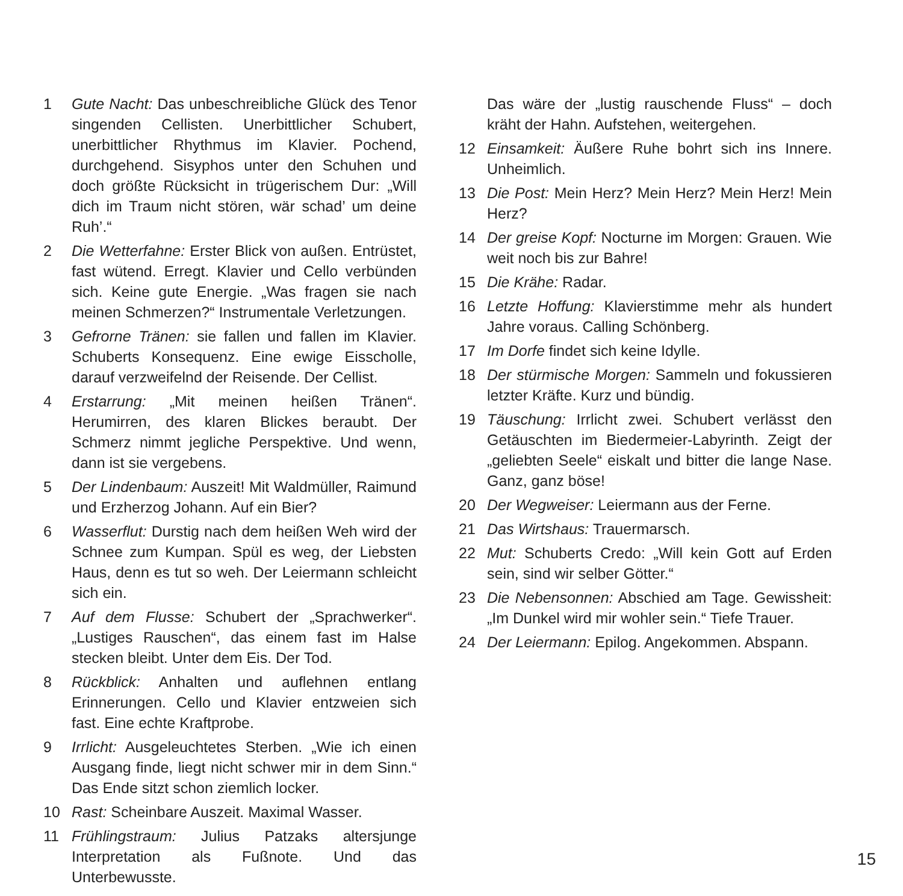1 Gute Nacht: Das unbeschreibliche Glück des Tenor singenden Cellisten. Unerbittlicher Schubert, unerbittlicher Rhythmus im Klavier. Pochend, durchgehend. Sisyphos unter den Schuhen und doch größte Rücksicht in trügerischem Dur: „Will dich im Traum nicht stören, wär schad’ um deine Ruh’.“
2 Die Wetterfahne: Erster Blick von außen. Entrüstet, fast wütend. Erregt. Klavier und Cello verbünden sich. Keine gute Energie. „Was fragen sie nach meinen Schmerzen?“ Instrumentale Verletzungen.
3 Gefrorne Tränen: sie fallen und fallen im Klavier. Schuberts Konsequenz. Eine ewige Eisscholle, darauf verzweifelnd der Reisende. Der Cellist.
4 Erstarrung: „Mit meinen heißen Tränen“. Herumirren, des klaren Blickes beraubt. Der Schmerz nimmt jegliche Perspektive. Und wenn, dann ist sie vergebens.
5 Der Lindenbaum: Auszeit! Mit Waldmüller, Raimund und Erzherzog Johann. Auf ein Bier?
6 Wasserflut: Durstig nach dem heißen Weh wird der Schnee zum Kumpan. Spül es weg, der Liebsten Haus, denn es tut so weh. Der Leiermann schleicht sich ein.
7 Auf dem Flusse: Schubert der „Sprachwerker“. „Lustiges Rauschen“, das einem fast im Halse stecken bleibt. Unter dem Eis. Der Tod.
8 Rückblick: Anhalten und auflehnen entlang Erinnerungen. Cello und Klavier entzweien sich fast. Eine echte Kraftprobe.
9 Irrlicht: Ausgeleuchtetes Sterben. „Wie ich einen Ausgang finde, liegt nicht schwer mir in dem Sinn.“ Das Ende sitzt schon ziemlich locker.
10 Rast: Scheinbare Auszeit. Maximal Wasser.
11 Frühlingstraum: Julius Patzaks altersjunge Interpretation als Fußnote. Und das Unterbewusste.
Das wäre der „lustig rauschende Fluss“ – doch kräht der Hahn. Aufstehen, weitergehen.
12 Einsamkeit: Äußere Ruhe bohrt sich ins Innere. Unheimlich.
13 Die Post: Mein Herz? Mein Herz? Mein Herz! Mein Herz?
14 Der greise Kopf: Nocturne im Morgen: Grauen. Wie weit noch bis zur Bahre!
15 Die Krähe: Radar.
16 Letzte Hoffung: Klavierstimme mehr als hundert Jahre voraus. Calling Schönberg.
17 Im Dorfe findet sich keine Idylle.
18 Der stürmische Morgen: Sammeln und fokussieren letzter Kräfte. Kurz und bündig.
19 Täuschung: Irrlicht zwei. Schubert verlässt den Getäuschten im Biedermeier-Labyrinth. Zeigt der „geliebten Seele“ eiskalt und bitter die lange Nase. Ganz, ganz böse!
20 Der Wegweiser: Leiermann aus der Ferne.
21 Das Wirtshaus: Trauermarsch.
22 Mut: Schuberts Credo: „Will kein Gott auf Erden sein, sind wir selber Götter.“
23 Die Nebensonnen: Abschied am Tage. Gewissheit: „Im Dunkel wird mir wohler sein.“ Tiefe Trauer.
24 Der Leiermann: Epilog. Angekommen. Abspann.
15